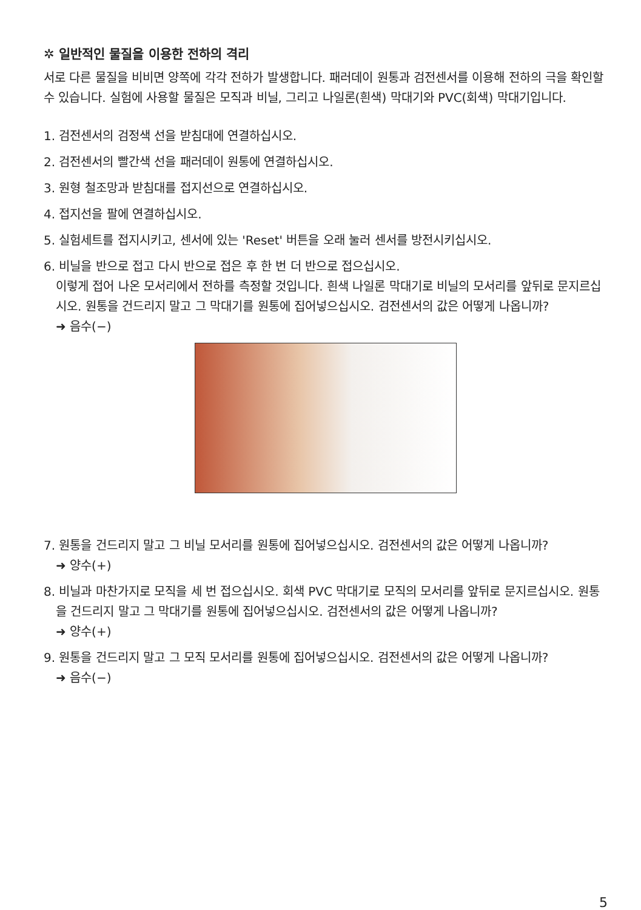✲ 일반적인 물질을 이용한 전하의 격리
서로 다른 물질을 비비면 양쪽에 각각 전하가 발생합니다. 패러데이 원통과 검전센서를 이용해 전하의 극을 확인할 수 있습니다. 실험에 사용할 물질은 모직과 비닐, 그리고 나일론(흰색) 막대기와 PVC(회색) 막대기입니다.
1. 검전센서의 검정색 선을 받침대에 연결하십시오.
2. 검전센서의 빨간색 선을 패러데이 원통에 연결하십시오.
3. 원형 철조망과 받침대를 접지선으로 연결하십시오.
4. 접지선을 팔에 연결하십시오.
5. 실험세트를 접지시키고, 센서에 있는 'Reset' 버튼을 오래 눌러 센서를 방전시키십시오.
6. 비닐을 반으로 접고 다시 반으로 접은 후 한 번 더 반으로 접으십시오.
이렇게 접어 나온 모서리에서 전하를 측정할 것입니다. 흰색 나일론 막대기로 비닐의 모서리를 앞뒤로 문지르십시오. 원통을 건드리지 말고 그 막대기를 원통에 집어넣으십시오. 검전센서의 값은 어떻게 나옵니까?
➜ 음수(−)
7. 원통을 건드리지 말고 그 비닐 모서리를 원통에 집어넣으십시오. 검전센서의 값은 어떻게 나옵니까?
➜ 양수(+)
8. 비닐과 마찬가지로 모직을 세 번 접으십시오. 회색 PVC 막대기로 모직의 모서리를 앞뒤로 문지르십시오. 원통을 건드리지 말고 그 막대기를 원통에 집어넣으십시오. 검전센서의 값은 어떻게 나옵니까?
➜ 양수(+)
9. 원통을 건드리지 말고 그 모직 모서리를 원통에 집어넣으십시오. 검전센서의 값은 어떻게 나옵니까?
➜ 음수(−)
5